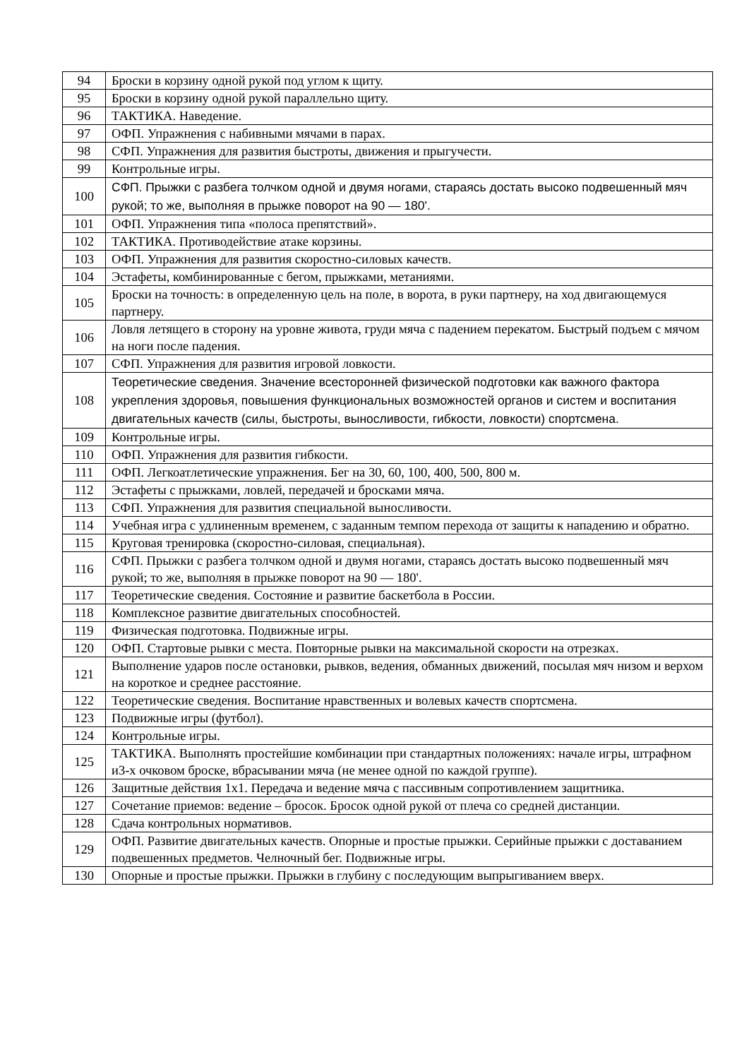| 94 | Броски в корзину одной рукой под углом к щиту. |
| 95 | Броски в корзину одной рукой параллельно щиту. |
| 96 | ТАКТИКА. Наведение. |
| 97 | ОФП. Упражнения с набивными мячами в парах. |
| 98 | СФП. Упражнения для развития быстроты, движения и прыгучести. |
| 99 | Контрольные игры. |
| 100 | СФП. Прыжки с разбега толчком одной и двумя ногами, стараясь достать высоко подвешенный мяч рукой; то же, выполняя в прыжке поворот на 90 — 180'. |
| 101 | ОФП. Упражнения типа «полоса препятствий». |
| 102 | ТАКТИКА. Противодействие атаке корзины. |
| 103 | ОФП. Упражнения для развития скоростно-силовых качеств. |
| 104 | Эстафеты, комбинированные с бегом, прыжками, метаниями. |
| 105 | Броски на точность: в определенную цель на поле, в ворота, в руки партнеру, на ход двигающемуся партнеру. |
| 106 | Ловля летящего в сторону на уровне живота, груди мяча с падением перекатом. Быстрый подъем с мячом на ноги после падения. |
| 107 | СФП. Упражнения для развития игровой ловкости. |
| 108 | Теоретические сведения. Значение всесторонней физической подготовки как важного фактора укрепления здоровья, повышения функциональных возможностей органов и систем и воспитания двигательных качеств (силы, быстроты, выносливости, гибкости, ловкости) спортсмена. |
| 109 | Контрольные игры. |
| 110 | ОФП. Упражнения для развития гибкости. |
| 111 | ОФП. Легкоатлетические упражнения. Бег на 30, 60, 100, 400, 500, 800 м. |
| 112 | Эстафеты с прыжками, ловлей, передачей и бросками мяча. |
| 113 | СФП. Упражнения для развития специальной выносливости. |
| 114 | Учебная игра с удлиненным временем, с заданным темпом перехода от защиты к нападению и обратно. |
| 115 | Круговая тренировка (скоростно-силовая, специальная). |
| 116 | СФП. Прыжки с разбега толчком одной и двумя ногами, стараясь достать высоко подвешенный мяч рукой; то же, выполняя в прыжке поворот на 90 — 180'. |
| 117 | Теоретические сведения. Состояние и развитие баскетбола в России. |
| 118 | Комплексное развитие двигательных способностей. |
| 119 | Физическая подготовка. Подвижные игры. |
| 120 | ОФП. Стартовые рывки с места. Повторные рывки на максимальной скорости на отрезках. |
| 121 | Выполнение ударов после остановки, рывков, ведения, обманных движений, посылая мяч низом и верхом на короткое и среднее расстояние. |
| 122 | Теоретические сведения. Воспитание нравственных и волевых качеств спортсмена. |
| 123 | Подвижные игры (футбол). |
| 124 | Контрольные игры. |
| 125 | ТАКТИКА. Выполнять простейшие комбинации при стандартных положениях: начале игры, штрафном и3-х очковом броске, вбрасывании мяча (не менее одной по каждой группе). |
| 126 | Защитные действия 1x1. Передача и ведение мяча с пассивным сопротивлением защитника. |
| 127 | Сочетание приемов: ведение – бросок. Бросок одной рукой от плеча со средней дистанции. |
| 128 | Сдача контрольных нормативов. |
| 129 | ОФП. Развитие двигательных качеств. Опорные и простые прыжки. Серийные прыжки с доставанием подвешенных предметов. Челночный бег. Подвижные игры. |
| 130 | Опорные и простые прыжки. Прыжки в глубину с последующим выпрыгиванием вверх. |